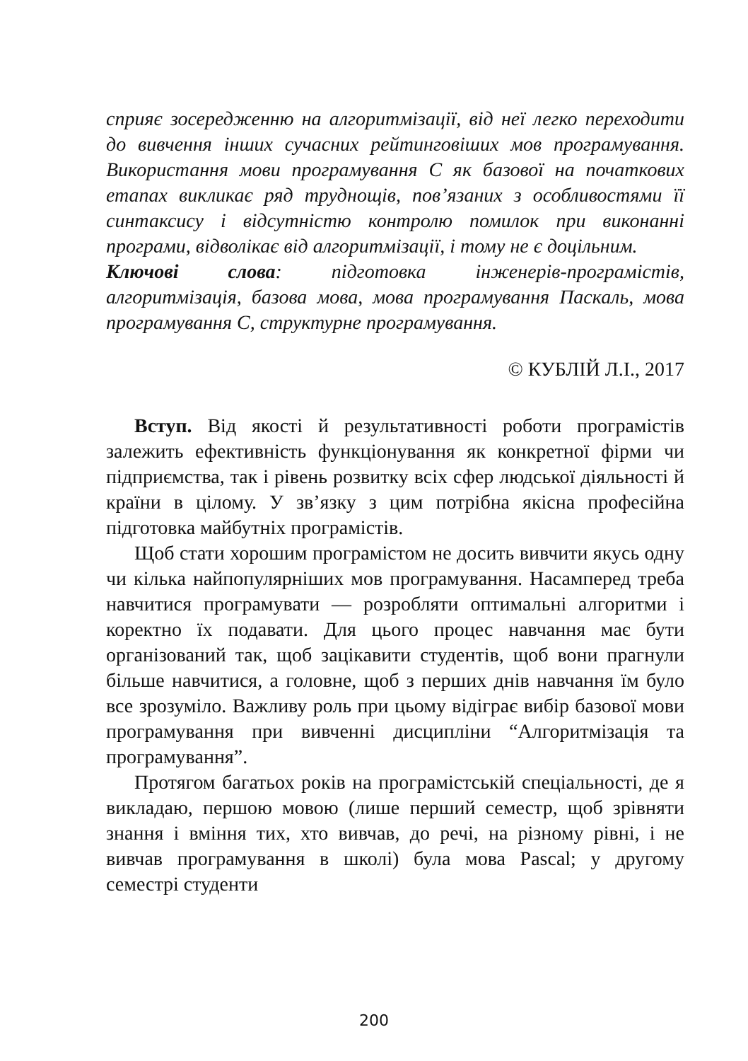сприяє зосередженню на алгоритмізації, від неї легко переходити до вивчення інших сучасних рейтинговіших мов програмування. Використання мови програмування С як базової на початкових етапах викликає ряд труднощів, пов’язаних з особливостями її синтаксису і відсутністю контролю помилок при виконанні програми, відволікає від алгоритмізації, і тому не є доцільним.
Ключові слова: підготовка інженерів-програмістів, алгоритмізація, базова мова, мова програмування Паскаль, мова програмування С, структурне програмування.
© КУБЛІЙ Л.І., 2017
Вступ. Від якості й результативності роботи програмістів залежить ефективність функціонування як конкретної фірми чи підприємства, так і рівень розвитку всіх сфер людської діяльності й країни в цілому. У зв’язку з цим потрібна якісна професійна підготовка майбутніх програмістів.
Щоб стати хорошим програмістом не досить вивчити якусь одну чи кілька найпопулярніших мов програмування. Насамперед треба навчитися програмувати — розробляти оптимальні алгоритми і коректно їх подавати. Для цього процес навчання має бути організований так, щоб зацікавити студентів, щоб вони прагнули більше навчитися, а головне, щоб з перших днів навчання їм було все зрозуміло. Важливу роль при цьому відіграє вибір базової мови програмування при вивченні дисципліни “Алгоритмізація та програмування”.
Протягом багатьох років на програмістській спеціальності, де я викладаю, першою мовою (лише перший семестр, щоб зрівняти знання і вміння тих, хто вивчав, до речі, на різному рівні, і не вивчав програмування в школі) була мова Pascal; у другому семестрі студенти
200